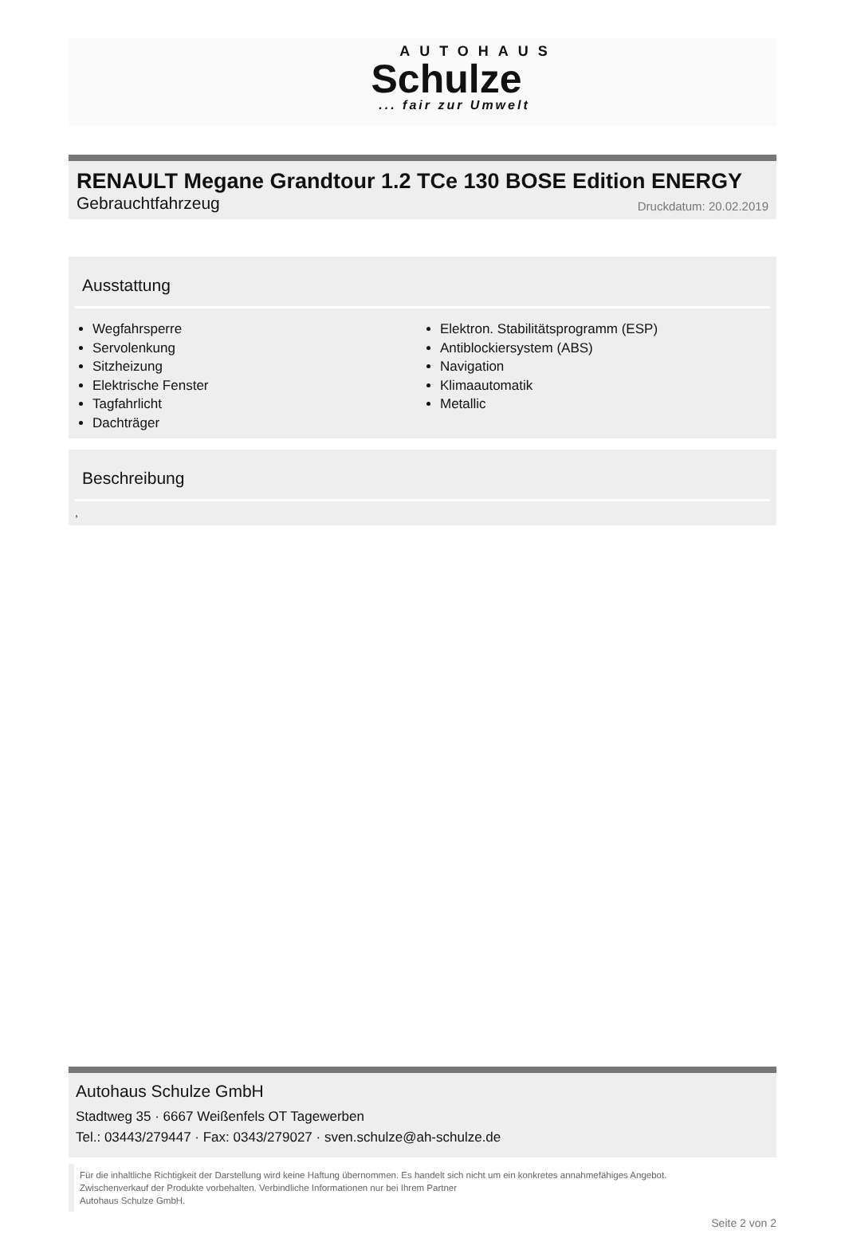AUTOHAUS
Schulze
... fair zur Umwelt
RENAULT Megane Grandtour 1.2 TCe 130 BOSE Edition ENERGY
Gebrauchtfahrzeug Druckdatum: 20.02.2019
Ausstattung
Wegfahrsperre
Servolenkung
Sitzheizung
Elektrische Fenster
Tagfahrlicht
Dachträger
Elektron. Stabilitätsprogramm (ESP)
Antiblockiersystem (ABS)
Navigation
Klimaautomatik
Metallic
Beschreibung
,
Autohaus Schulze GmbH
Stadtweg 35 · 6667 Weißenfels OT Tagewerben
Tel.: 03443/279447 · Fax: 0343/279027 · sven.schulze@ah-schulze.de
Für die inhaltliche Richtigkeit der Darstellung wird keine Haftung übernommen. Es handelt sich nicht um ein konkretes annahmefähiges Angebot.
Zwischenverkauf der Produkte vorbehalten. Verbindliche Informationen nur bei Ihrem Partner
Autohaus Schulze GmbH.
Seite 2 von 2